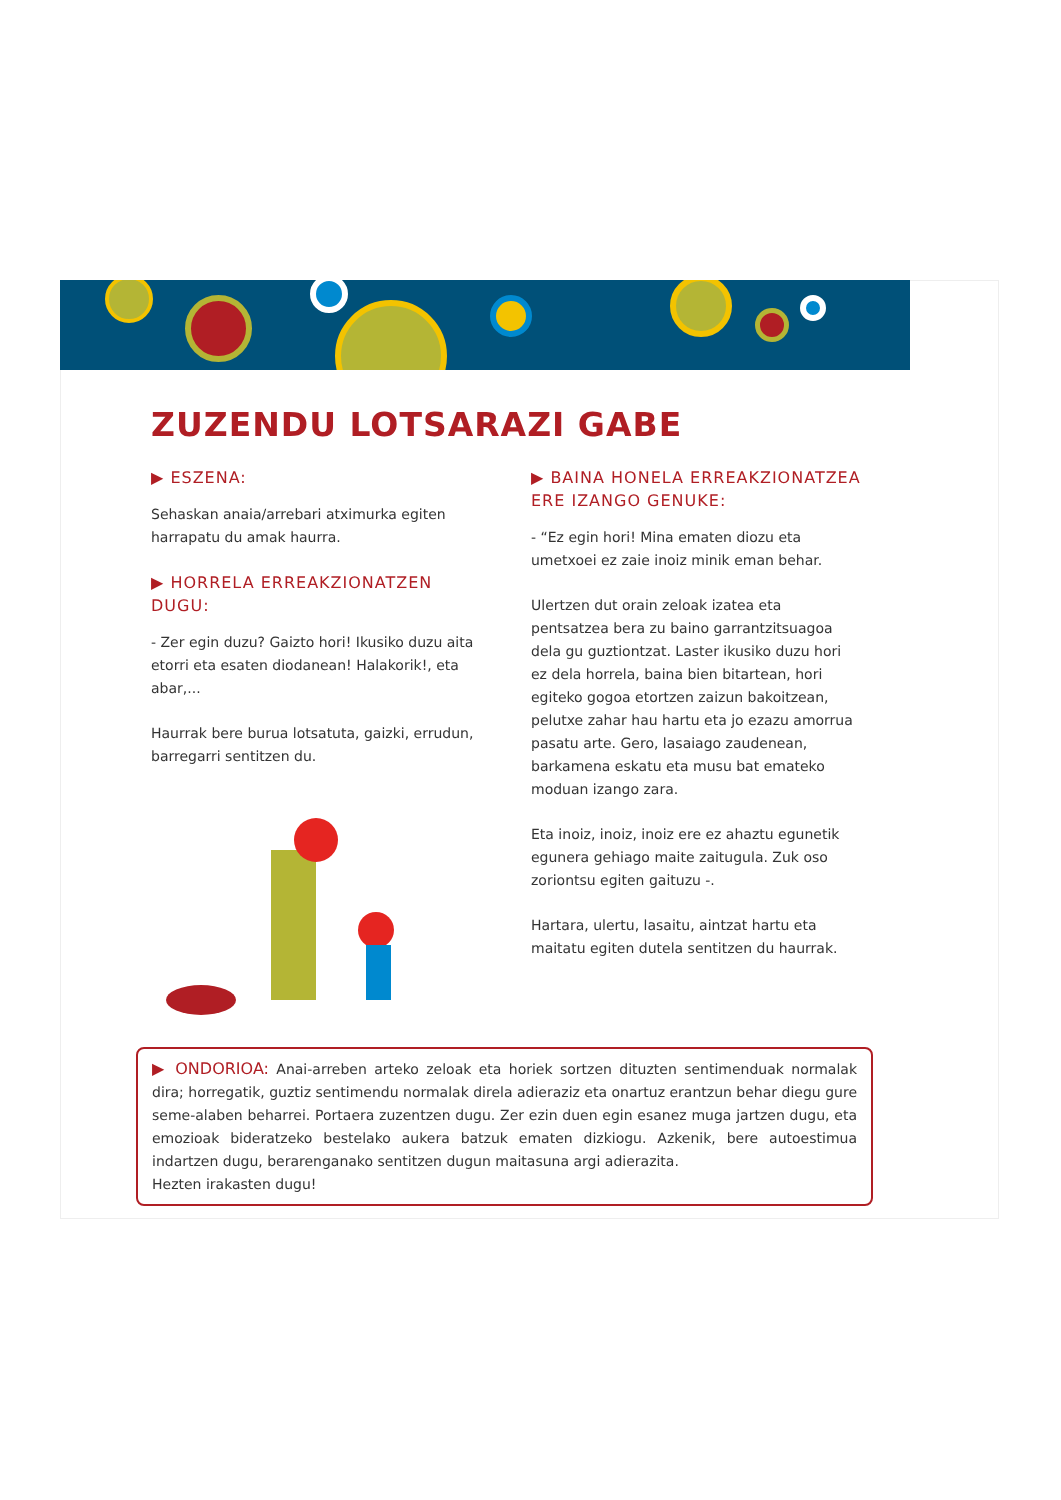ZUZENDU LOTSARAZI GABE
▶ ESZENA:
Sehaskan anaia/arrebari atximurka egiten harrapatu du amak haurra.
▶ HORRELA ERREAKZIONATZEN DUGU:
- Zer egin duzu? Gaizto hori! Ikusiko duzu aita etorri eta esaten diodanean! Halakorik!, eta abar,...
Haurrak bere burua lotsatuta, gaizki, errudun, barregarri sentitzen du.
▶ BAINA HONELA ERREAKZIONATZEA ERE IZANGO GENUKE:
- “Ez egin hori! Mina ematen diozu eta umetxoei ez zaie inoiz minik eman behar.
Ulertzen dut orain zeloak izatea eta pentsatzea bera zu baino garrantzitsuagoa dela gu guztiontzat. Laster ikusiko duzu hori ez dela horrela, baina bien bitartean, hori egiteko gogoa etortzen zaizun bakoitzean, pelutxe zahar hau hartu eta jo ezazu amorrua pasatu arte. Gero, lasaiago zaudenean, barkamena eskatu eta musu bat emateko moduan izango zara.
Eta inoiz, inoiz, inoiz ere ez ahaztu egunetik egunera gehiago maite zaitugula. Zuk oso zoriontsu egiten gaituzu -.
Hartara, ulertu, lasaitu, aintzat hartu eta maitatu egiten dutela sentitzen du haurrak.
▶ ONDORIOA: Anai-arreben arteko zeloak eta horiek sortzen dituzten sentimenduak normalak dira; horregatik, guztiz sentimendu normalak direla adieraziz eta onartuz erantzun behar diegu gure seme-alaben beharrei. Portaera zuzentzen dugu. Zer ezin duen egin esanez muga jartzen dugu, eta emozioak bideratzeko bestelako aukera batzuk ematen dizkiogu. Azkenik, bere autoestimua indartzen dugu, berarenganako sentitzen dugun maitasuna argi adierazita.
Hezten irakasten dugu!